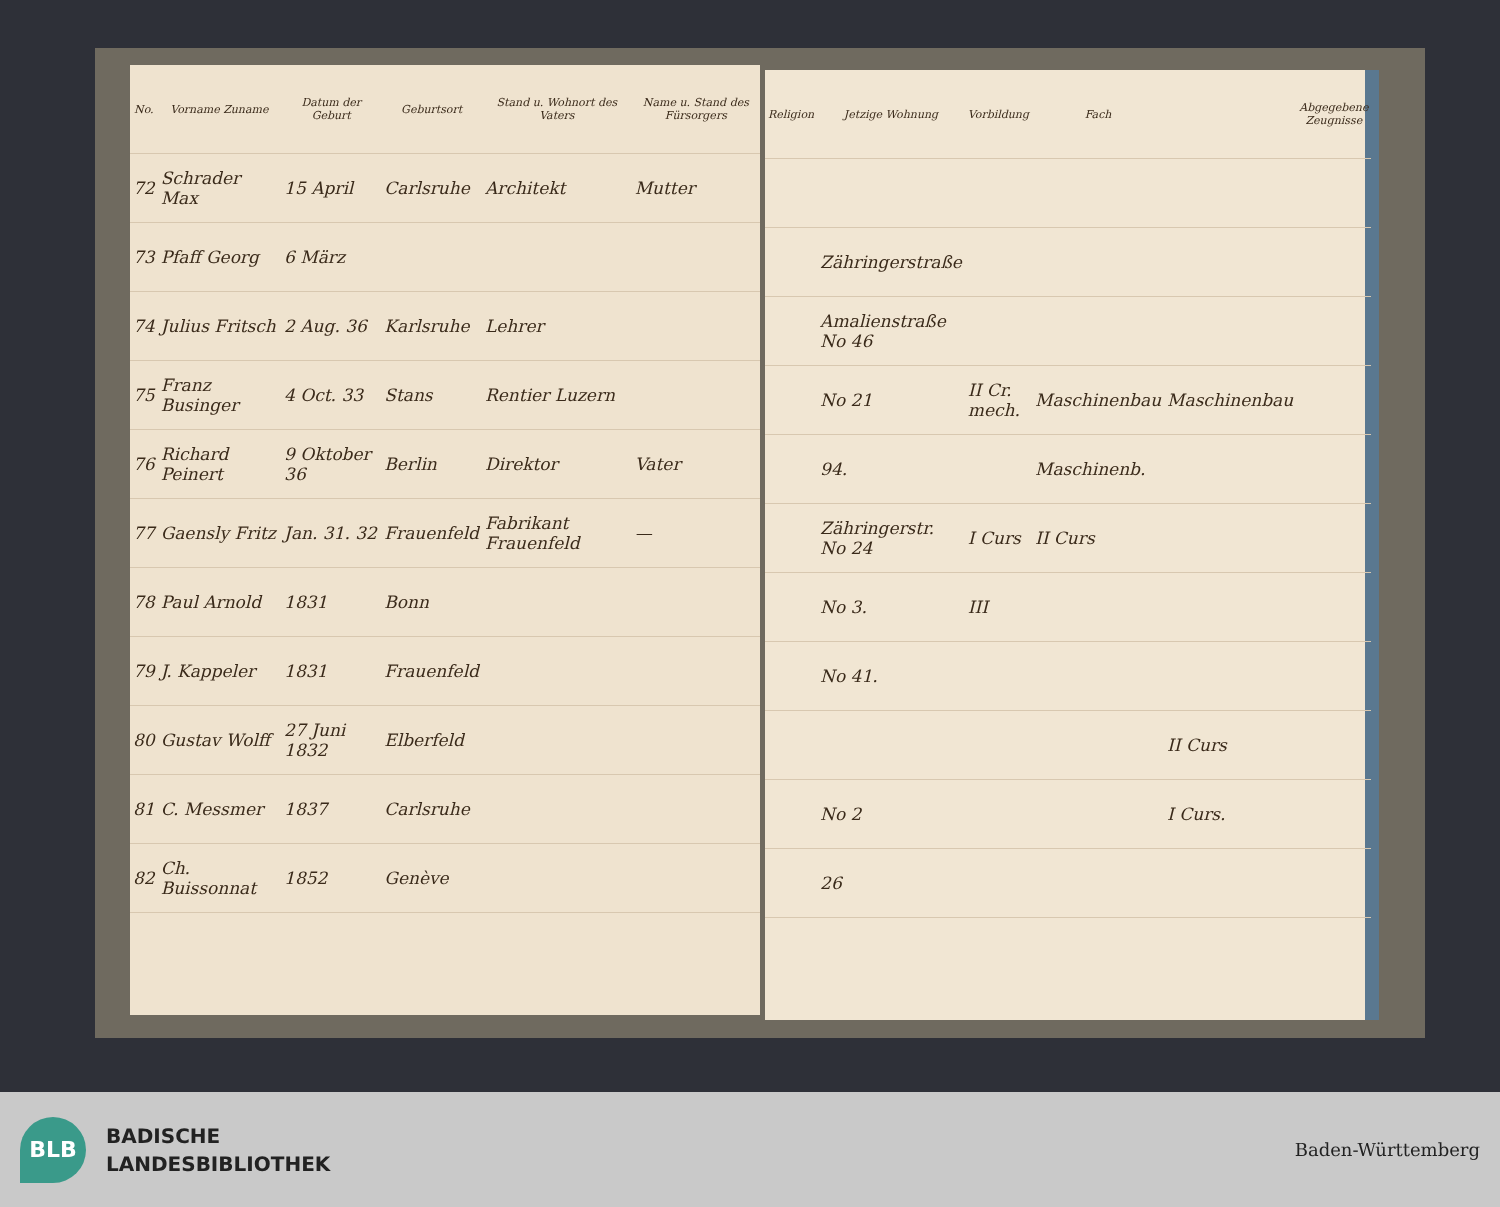| No. | Vorname Zuname | Datum der Geburt | Geburtsort | Stand u. Wohnort des Vaters | Name u. Stand des Fürsorgers |
| --- | --- | --- | --- | --- | --- |
| 72 | Schrader Max | 15 April | Carlsruhe | Architekt | Mutter |
| 73 | Pfaff Georg | 6 März | | | |
| 74 | Julius Fritsch | 2 Aug. 36 | Karlsruhe | Lehrer | |
| 75 | Franz Businger | 4 Oct. 33 | Stans | Rentier Luzern | |
| 76 | Richard Peinert | 9 Oktober 36 | Berlin | Direktor | Vater |
| 77 | Gaensly Fritz | Jan. 31. 32 | Frauenfeld | Fabrikant Frauenfeld | — |
| 78 | Paul Arnold | 1831 | Bonn | | |
| 79 | J. Kappeler | 1831 | Frauenfeld | | |
| 80 | Gustav Wolff | 27 Juni 1832 | Elberfeld | | |
| 81 | C. Messmer | 1837 | Carlsruhe | | |
| 82 | Ch. Buissonnat | 1852 | Genève | | |
| Religion | Jetzige Wohnung | Vorbildung | Fach | | Abgegebene Zeugnisse |
| --- | --- | --- | --- | --- | --- |
| | Zähringerstraße | | | | |
| | Amalienstraße No 46 | | | | |
| | No 21 | II Cr. mech. | Maschinenbau | Maschinenbau | |
| | 94. | | Maschinenb. | | |
| | Zähringerstr. No 24 | I Curs | II Curs | | |
| | No 3. | III | | | |
| | No 41. | | | | |
| | | | | II Curs | |
| | No 2 | | | I Curs. | |
| | 26 | | | | |
BLB
BADISCHE
LANDESBIBLIOTHEK
Baden-Württemberg